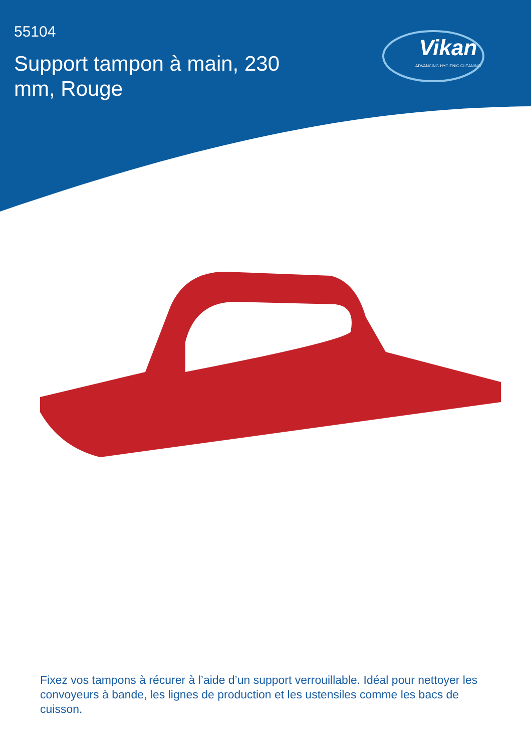55104
Support tampon à main, 230 mm, Rouge
Vikan
ADVANCING HYGIENIC CLEANING
Fixez vos tampons à récurer à l’aide d’un support verrouillable. Idéal pour nettoyer les convoyeurs à bande, les lignes de production et les ustensiles comme les bacs de cuisson.